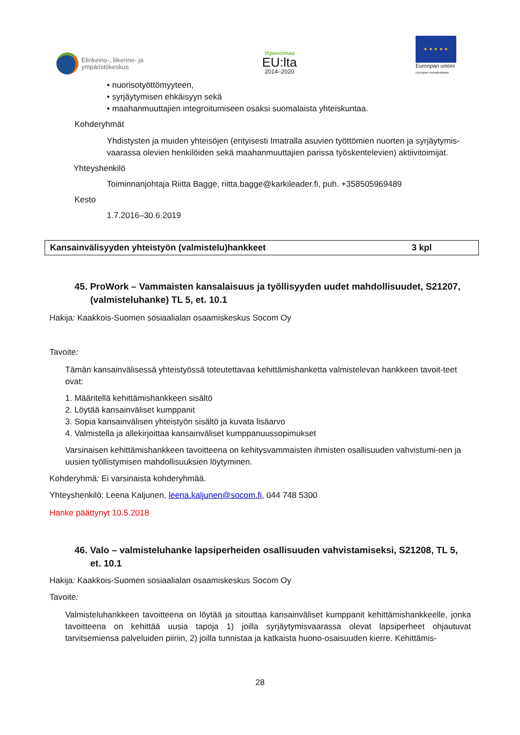Elinkeino-, liikenne- ja
ympäristökeskus
Vipuvoimaa
EU:lta
2014–2020
★ ★ ★ ★ ★
Euroopan unioni
Euroopan sosiaalirahasto
• nuorisotyöttömyyteen,
• syrjäytymisen ehkäisyyn sekä
• maahanmuuttajien integroitumiseen osaksi suomalaista yhteiskuntaa.
Kohderyhmät
Yhdistysten ja muiden yhteisöjen (erityisesti Imatralla asuvien työttömien nuorten ja syrjäytymis-vaarassa olevien henkilöiden sekä maahanmuuttajien parissa työskentelevien) aktiivitoimijat.
Yhteyshenkilö
Toiminnanjohtaja Riitta Bagge, riitta.bagge@karkileader.fi, puh. +358505969489
Kesto
1.7.2016–30.6.2019
| Kansainvälisyyden yhteistyön (valmistelu)hankkeet | 3 kpl |
45. ProWork – Vammaisten kansalaisuus ja työllisyyden uudet mahdollisuudet, S21207, (valmisteluhanke) TL 5, et. 10.1
Hakija: Kaakkois-Suomen sosiaalialan osaamiskeskus Socom Oy
Tavoite:
Tämän kansainvälisessä yhteistyössä toteutettavaa kehittämishanketta valmistelevan hankkeen tavoit-teet ovat:
1. Määritellä kehittämishankkeen sisältö
2. Löytää kansainväliset kumppanit
3. Sopia kansainvälisen yhteistyön sisältö ja kuvata lisäarvo
4. Valmistella ja allekirjoittaa kansainväliset kumppanuussopimukset
Varsinaisen kehittämishankkeen tavoitteena on kehitysvammaisten ihmisten osallisuuden vahvistumi-nen ja uusien työllistymisen mahdollisuuksien löytyminen.
Kohderyhmä: Ei varsinaista kohderyhmää.
Yhteyshenkilö: Leena Kaljunen, leena.kaljunen@socom.fi, 044 748 5300
Hanke päättynyt 10.5.2018
46. Valo – valmisteluhanke lapsiperheiden osallisuuden vahvistamiseksi, S21208, TL 5, et. 10.1
Hakija: Kaakkois-Suomen sosiaalialan osaamiskeskus Socom Oy
Tavoite:
Valmisteluhankkeen tavoitteena on löytää ja sitouttaa kansainväliset kumppanit kehittämishankkeelle, jonka tavoitteena on kehittää uusia tapoja 1) joilla syrjäytymisvaarassa olevat lapsiperheet ohjautuvat tarvitsemiensa palveluiden piiriin, 2) joilla tunnistaa ja katkaista huono-osaisuuden kierre. Kehittämis-
28